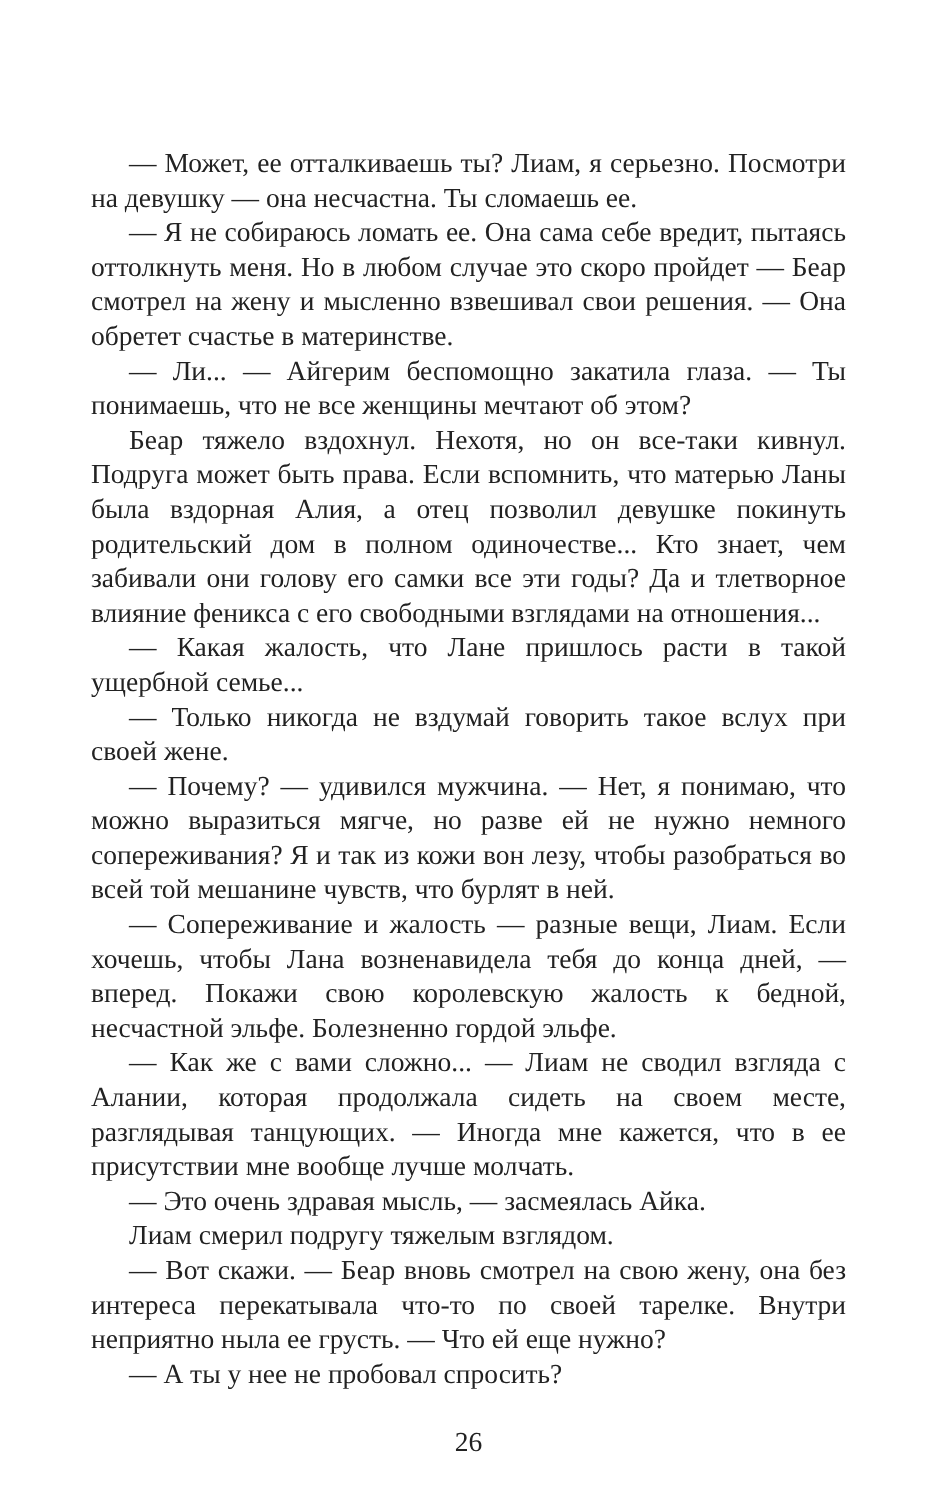— Может, ее отталкиваешь ты? Лиам, я серьезно. Посмотри на девушку — она несчастна. Ты сломаешь ее.
— Я не собираюсь ломать ее. Она сама себе вредит, пытаясь оттолкнуть меня. Но в любом случае это скоро пройдет — Беар смотрел на жену и мысленно взвешивал свои решения. — Она обретет счастье в материнстве.
— Ли... — Айгерим беспомощно закатила глаза. — Ты понимаешь, что не все женщины мечтают об этом?
Беар тяжело вздохнул. Нехотя, но он все-таки кивнул. Подруга может быть права. Если вспомнить, что матерью Ланы была вздорная Алия, а отец позволил девушке покинуть родительский дом в полном одиночестве... Кто знает, чем забивали они голову его самки все эти годы? Да и тлетворное влияние феникса с его свободными взглядами на отношения...
— Какая жалость, что Лане пришлось расти в такой ущербной семье...
— Только никогда не вздумай говорить такое вслух при своей жене.
— Почему? — удивился мужчина. — Нет, я понимаю, что можно выразиться мягче, но разве ей не нужно немного сопереживания? Я и так из кожи вон лезу, чтобы разобраться во всей той мешанине чувств, что бурлят в ней.
— Сопереживание и жалость — разные вещи, Лиам. Если хочешь, чтобы Лана возненавидела тебя до конца дней, — вперед. Покажи свою королевскую жалость к бедной, несчастной эльфе. Болезненно гордой эльфе.
— Как же с вами сложно... — Лиам не сводил взгляда с Алании, которая продолжала сидеть на своем месте, разглядывая танцующих. — Иногда мне кажется, что в ее присутствии мне вообще лучше молчать.
— Это очень здравая мысль, — засмеялась Айка.
Лиам смерил подругу тяжелым взглядом.
— Вот скажи. — Беар вновь смотрел на свою жену, она без интереса перекатывала что-то по своей тарелке. Внутри неприятно ныла ее грусть. — Что ей еще нужно?
— А ты у нее не пробовал спросить?
26